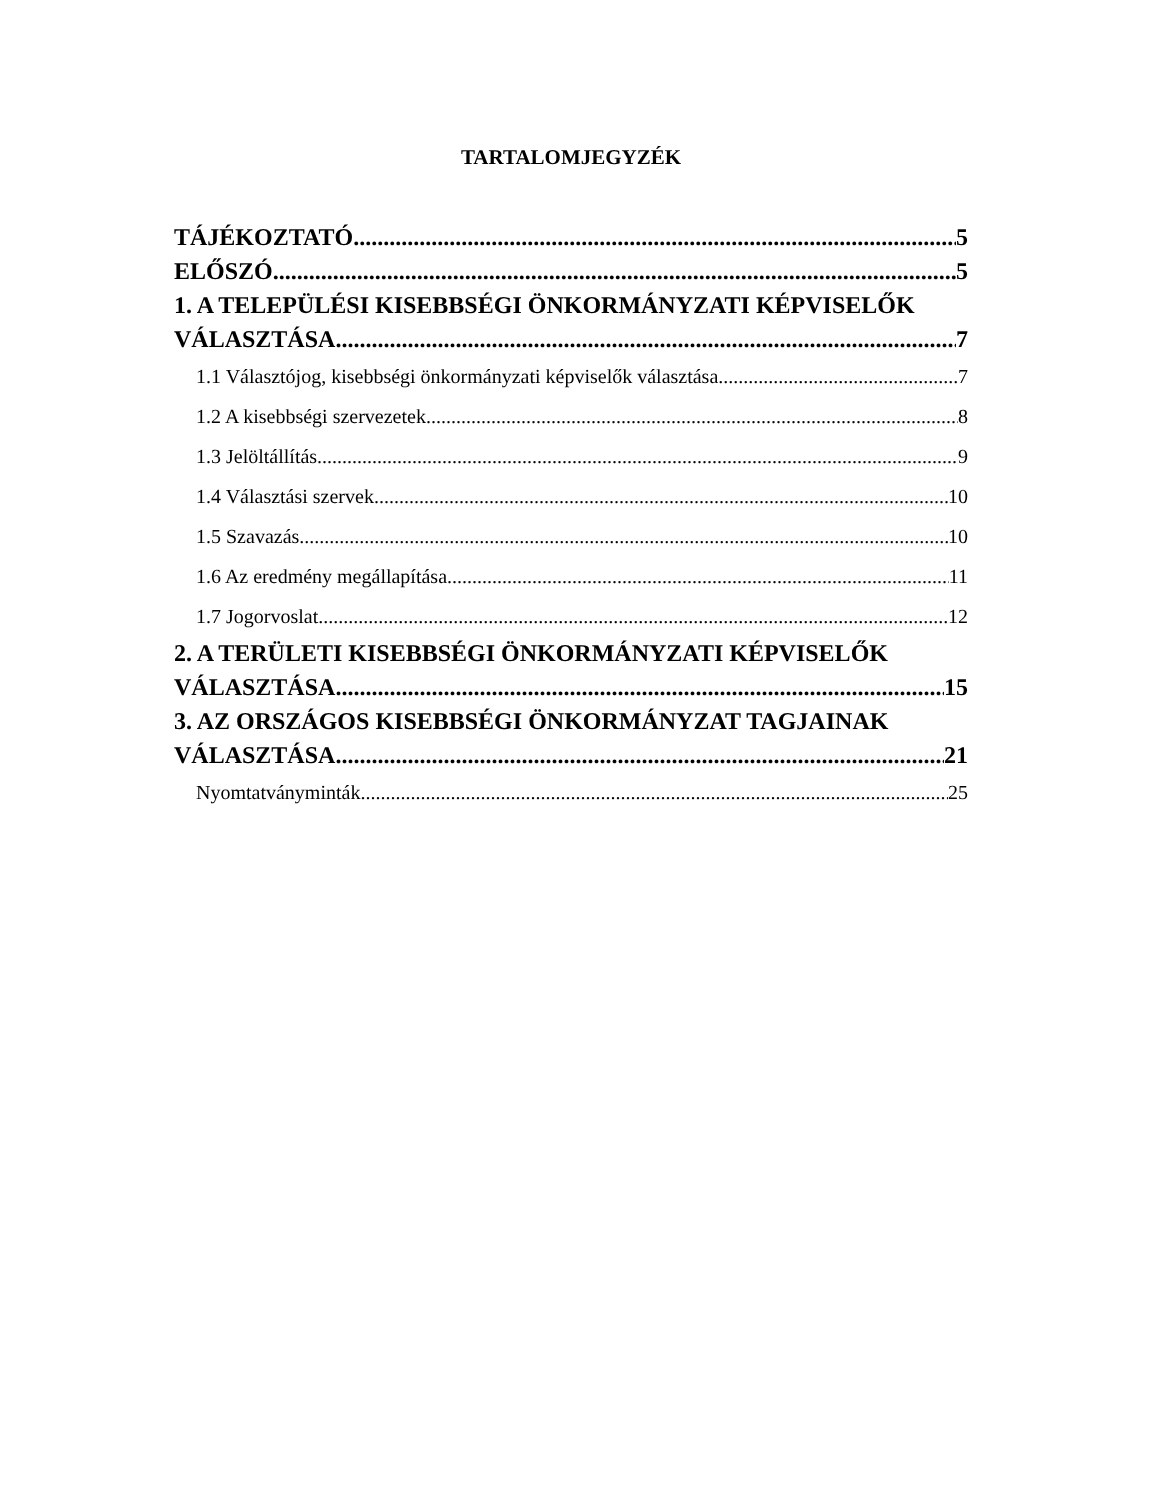TARTALOMJEGYZÉK
TÁJÉKOZTATÓ 5
ELŐSZÓ 5
1. A TELEPÜLÉSI KISEBBSÉGI ÖNKORMÁNYZATI KÉPVISELŐK
VÁLASZTÁSA 7
1.1 Választójog, kisebbségi önkormányzati képviselők választása 7
1.2 A kisebbségi szervezetek 8
1.3 Jelöltállítás 9
1.4 Választási szervek 10
1.5 Szavazás 10
1.6 Az eredmény megállapítása 11
1.7 Jogorvoslat 12
2. A TERÜLETI KISEBBSÉGI ÖNKORMÁNYZATI KÉPVISELŐK
VÁLASZTÁSA 15
3. AZ ORSZÁGOS KISEBBSÉGI ÖNKORMÁNYZAT TAGJAINAK
VÁLASZTÁSA 21
Nyomtatványminták 25